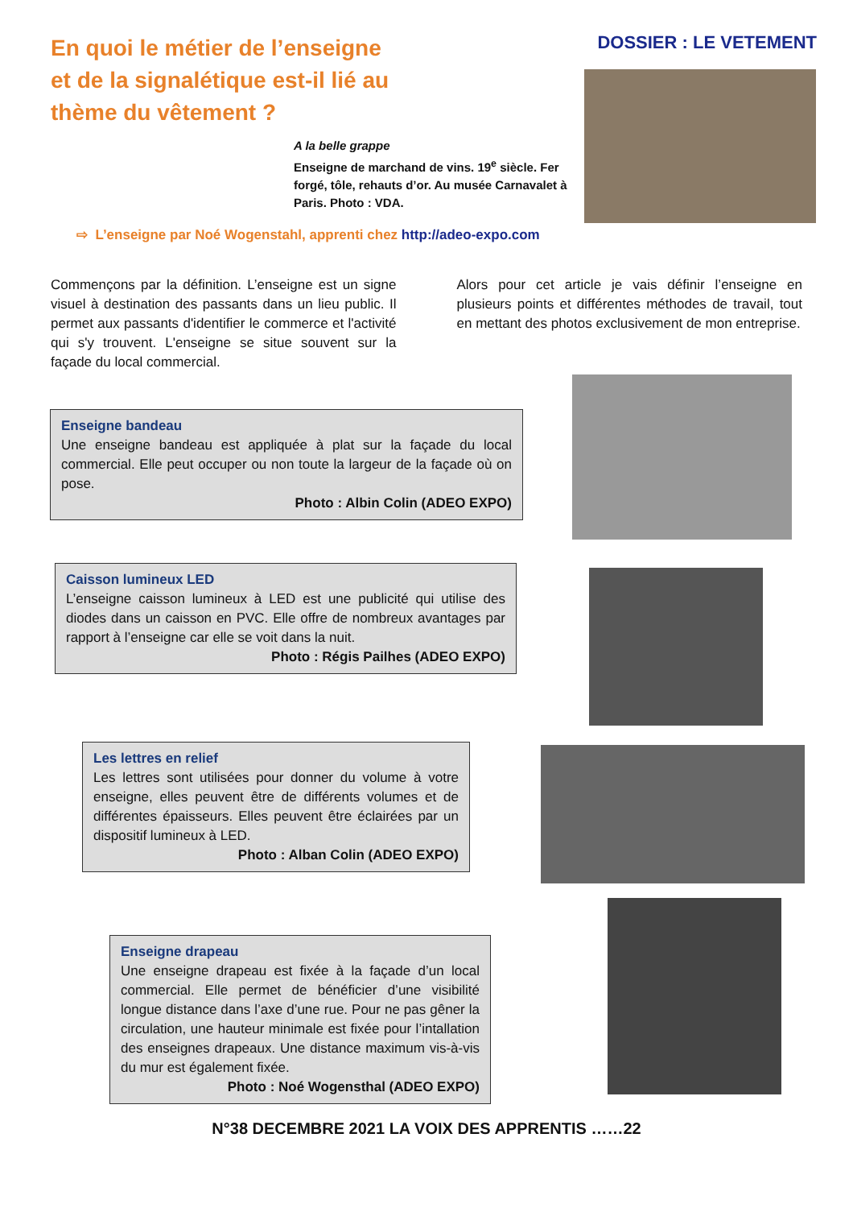En quoi le métier de l’enseigne et de la signalétique est-il lié au thème du vêtement ?
DOSSIER : LE VETEMENT
A la belle grappe
Enseigne de marchand de vins. 19<sup>e</sup> siècle. Fer forgé, tôle, rehauts d’or. Au musée Carnavalet à Paris. Photo : VDA.
⇨ L’enseigne par Noé Wogenstahl, apprenti chez http://adeo-expo.com
Commençons par la définition. L’enseigne est un signe visuel à destination des passants dans un lieu public. Il permet aux passants d'identifier le commerce et l'activité qui s'y trouvent. L'enseigne se situe souvent sur la façade du local commercial.
Alors pour cet article je vais définir l’enseigne en plusieurs points et différentes méthodes de travail, tout en mettant des photos exclusivement de mon entreprise.
Enseigne bandeau
Une enseigne bandeau est appliquée à plat sur la façade du local commercial. Elle peut occuper ou non toute la largeur de la façade où on pose.
Photo : Albin Colin (ADEO EXPO)
Caisson lumineux LED
L’enseigne caisson lumineux à LED est une publicité qui utilise des diodes dans un caisson en PVC. Elle offre de nombreux avantages par rapport à l’enseigne car elle se voit dans la nuit.
Photo : Régis Pailhes (ADEO EXPO)
Les lettres en relief
Les lettres sont utilisées pour donner du volume à votre enseigne, elles peuvent être de différents volumes et de différentes épaisseurs. Elles peuvent être éclairées par un dispositif lumineux à LED.
Photo : Alban Colin (ADEO EXPO)
Enseigne drapeau
Une enseigne drapeau est fixée à la façade d’un local commercial. Elle permet de bénéficier d’une visibilité longue distance dans l’axe d’une rue. Pour ne pas gêner la circulation, une hauteur minimale est fixée pour l’intallation des enseignes drapeaux. Une distance maximum vis-à-vis du mur est également fixée.
Photo : Noé Wogensthal (ADEO EXPO)
N°38 DECEMBRE 2021 LA VOIX DES APPRENTIS ……22